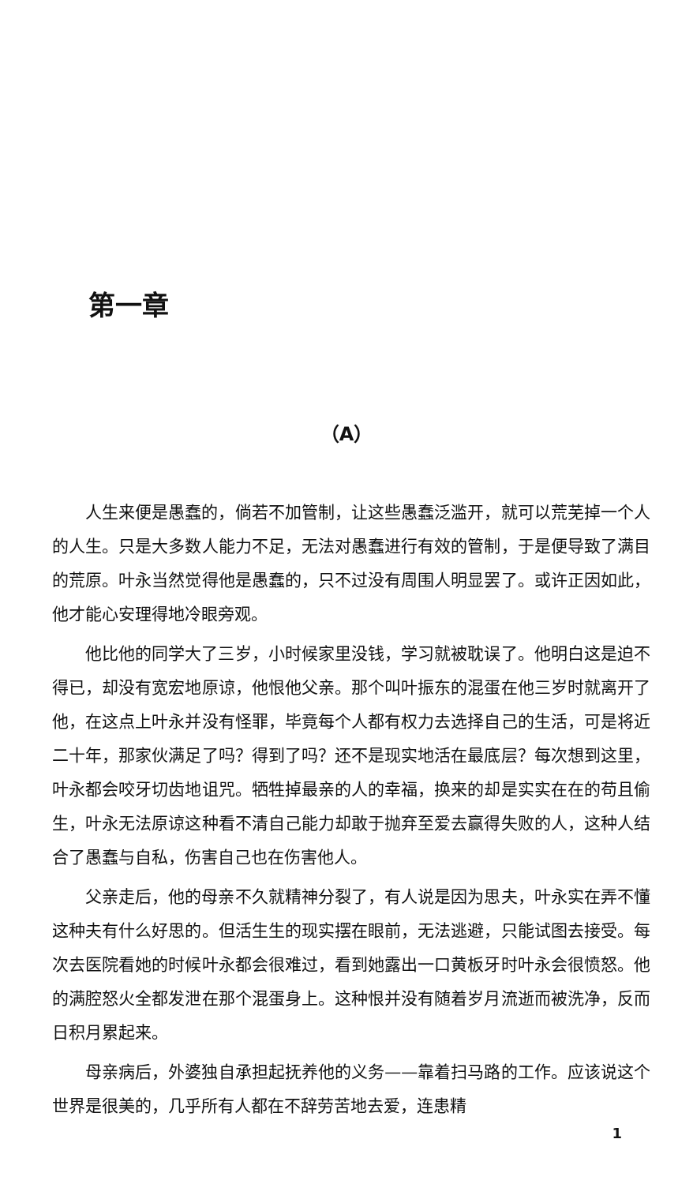第一章
（A）
人生来便是愚蠢的，倘若不加管制，让这些愚蠢泛滥开，就可以荒芜掉一个人的人生。只是大多数人能力不足，无法对愚蠢进行有效的管制，于是便导致了满目的荒原。叶永当然觉得他是愚蠢的，只不过没有周围人明显罢了。或许正因如此，他才能心安理得地冷眼旁观。
他比他的同学大了三岁，小时候家里没钱，学习就被耽误了。他明白这是迫不得已，却没有宽宏地原谅，他恨他父亲。那个叫叶振东的混蛋在他三岁时就离开了他，在这点上叶永并没有怪罪，毕竟每个人都有权力去选择自己的生活，可是将近二十年，那家伙满足了吗？得到了吗？还不是现实地活在最底层？每次想到这里，叶永都会咬牙切齿地诅咒。牺牲掉最亲的人的幸福，换来的却是实实在在的苟且偷生，叶永无法原谅这种看不清自己能力却敢于抛弃至爱去赢得失败的人，这种人结合了愚蠢与自私，伤害自己也在伤害他人。
父亲走后，他的母亲不久就精神分裂了，有人说是因为思夫，叶永实在弄不懂这种夫有什么好思的。但活生生的现实摆在眼前，无法逃避，只能试图去接受。每次去医院看她的时候叶永都会很难过，看到她露出一口黄板牙时叶永会很愤怒。他的满腔怒火全都发泄在那个混蛋身上。这种恨并没有随着岁月流逝而被洗净，反而日积月累起来。
母亲病后，外婆独自承担起抚养他的义务——靠着扫马路的工作。应该说这个世界是很美的，几乎所有人都在不辞劳苦地去爱，连患精
1